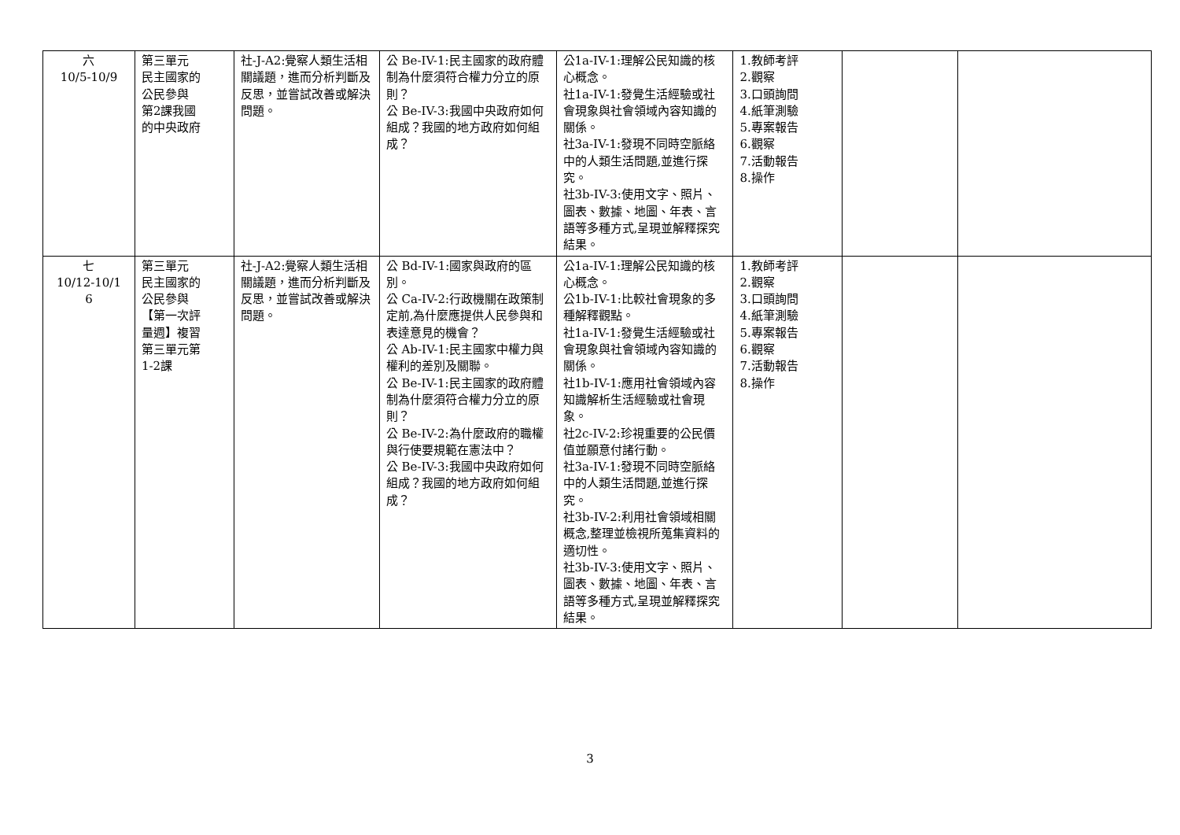| 六 10/5-10/9 | 第三單元 民主國家的 公民參與 第2課我國 的中央政府 | 社-J-A2:覺察人類生活相關議題，進而分析判斷及反思，並嘗試改善或解決問題。 | 公 Be-IV-1:民主國家的政府體制為什麼須符合權力分立的原則？ 公 Be-IV-3:我國中央政府如何組成？我國的地方政府如何組成？ | 公1a-IV-1:理解公民知識的核心概念。 社1a-IV-1:發覺生活經驗或社會現象與社會領域內容知識的關係。 社3a-IV-1:發現不同時空脈絡中的人類生活問題,並進行探究。 社3b-IV-3:使用文字、照片、圖表、數據、地圖、年表、言語等多種方式,呈現並解釋探究結果。 | 1.教師考評 2.觀察 3.口頭詢問 4.紙筆測驗 5.專案報告 6.觀察 7.活動報告 8.操作 | | |
| 七 10/12-10/1 6 | 第三單元 民主國家的 公民參與 【第一次評 量週】複習 第三單元第 1-2課 | 社-J-A2:覺察人類生活相關議題，進而分析判斷及反思，並嘗試改善或解決問題。 | 公 Bd-IV-1:國家與政府的區別。 公 Ca-IV-2:行政機關在政策制定前,為什麼應提供人民參與和表達意見的機會？ 公 Ab-IV-1:民主國家中權力與權利的差別及關聯。 公 Be-IV-1:民主國家的政府體制為什麼須符合權力分立的原則？ 公 Be-IV-2:為什麼政府的職權與行使要規範在憲法中？ 公 Be-IV-3:我國中央政府如何組成？我國的地方政府如何組成？ | 公1a-IV-1:理解公民知識的核心概念。 公1b-IV-1:比較社會現象的多種解釋觀點。 社1a-IV-1:發覺生活經驗或社會現象與社會領域內容知識的關係。 社1b-IV-1:應用社會領域內容知識解析生活經驗或社會現象。 社2c-IV-2:珍視重要的公民價值並願意付諸行動。 社3a-IV-1:發現不同時空脈絡中的人類生活問題,並進行探究。 社3b-IV-2:利用社會領域相關概念,整理並檢視所蒐集資料的適切性。 社3b-IV-3:使用文字、照片、圖表、數據、地圖、年表、言語等多種方式,呈現並解釋探究結果。 | 1.教師考評 2.觀察 3.口頭詢問 4.紙筆測驗 5.專案報告 6.觀察 7.活動報告 8.操作 | | |
3